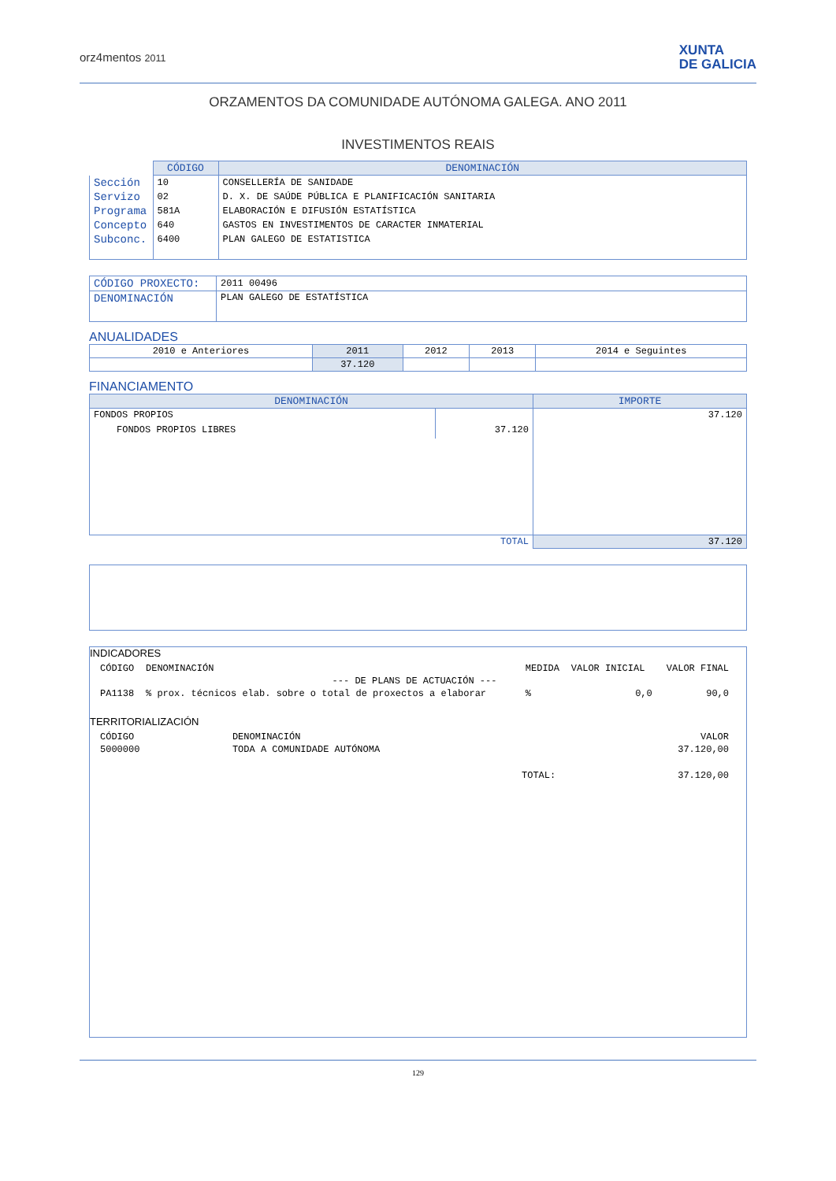orz4mentos 2011
XUNTA
DE GALICIA
ORZAMENTOS DA COMUNIDADE AUTÓNOMA GALEGA. ANO 2011
INVESTIMENTOS REAIS
| | CÓDIGO | DENOMINACIÓN |
| Sección | 10 | CONSELLERÍA DE SANIDADE |
| Servizo | 02 | D. X. DE SAÚDE PÚBLICA E PLANIFICACIÓN SANITARIA |
| Programa | 581A | ELABORACIÓN E DIFUSIÓN ESTATÍSTICA |
| Concepto | 640 | GASTOS EN INVESTIMENTOS DE CARACTER INMATERIAL |
| Subconc. | 6400 | PLAN GALEGO DE ESTATISTICA |
| CÓDIGO PROXECTO: | 2011 00496 |
| DENOMINACIÓN | PLAN GALEGO DE ESTATÍSTICA |
ANUALIDADES
| 2010 e Anteriores | 2011 | 2012 | 2013 | 2014 e Seguintes |
| | 37.120 | | | |
FINANCIAMENTO
| DENOMINACIÓN | | IMPORTE |
| --- | --- | --- |
| FONDOS PROPIOS | | 37.120 |
| FONDOS PROPIOS LIBRES | 37.120 | |
| TOTAL | | 37.120 |
INDICADORES
| CÓDIGO | DENOMINACIÓN | MEDIDA | VALOR INICIAL | VALOR FINAL |
| --- DE PLANS DE ACTUACIÓN --- | | | | |
| PA1138 | % prox. técnicos elab. sobre o total de proxectos a elaborar | % | 0,0 | 90,0 |
TERRITORIALIZACIÓN
| CÓDIGO | DENOMINACIÓN | VALOR |
| 5000000 | TODA A COMUNIDADE AUTÓNOMA | 37.120,00 |
| TOTAL: | | 37.120,00 |
129